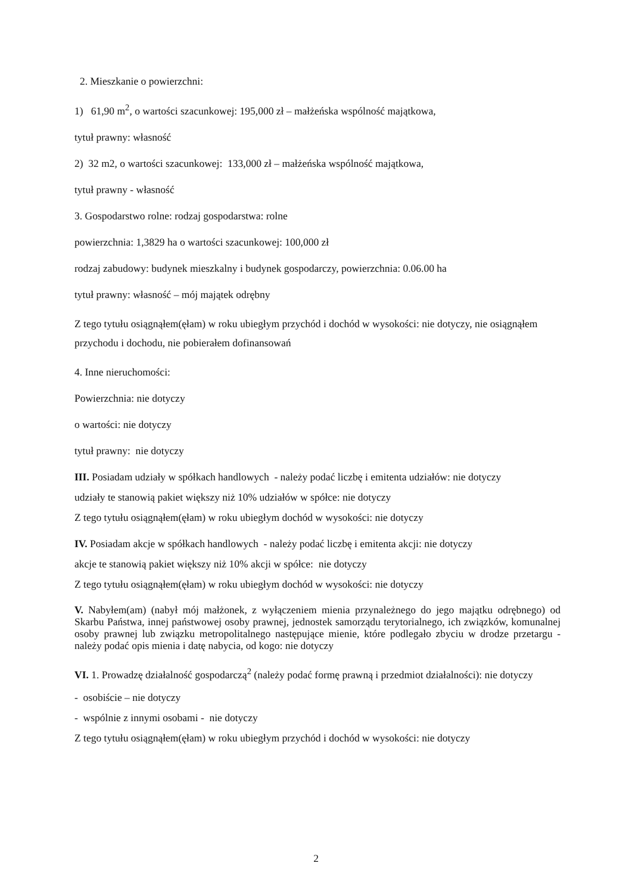2. Mieszkanie o powierzchni:
1) 61,90 m<sup>2</sup>, o wartości szacunkowej: 195,000 zł – małżeńska wspólność majątkowa,
tytuł prawny: własność
2) 32 m2, o wartości szacunkowej: 133,000 zł – małżeńska wspólność majątkowa,
tytuł prawny - własność
3. Gospodarstwo rolne: rodzaj gospodarstwa: rolne
powierzchnia: 1,3829 ha o wartości szacunkowej: 100,000 zł
rodzaj zabudowy: budynek mieszkalny i budynek gospodarczy, powierzchnia: 0.06.00 ha
tytuł prawny: własność – mój majątek odrębny
Z tego tytułu osiągnąłem(ęłam) w roku ubiegłym przychód i dochód w wysokości: nie dotyczy, nie osiągnąłem przychodu i dochodu, nie pobierałem dofinansowań
4. Inne nieruchomości:
Powierzchnia: nie dotyczy
o wartości: nie dotyczy
tytuł prawny: nie dotyczy
III. Posiadam udziały w spółkach handlowych - należy podać liczbę i emitenta udziałów: nie dotyczy
udziały te stanowią pakiet większy niż 10% udziałów w spółce: nie dotyczy
Z tego tytułu osiągnąłem(ęłam) w roku ubiegłym dochód w wysokości: nie dotyczy
IV. Posiadam akcje w spółkach handlowych - należy podać liczbę i emitenta akcji: nie dotyczy
akcje te stanowią pakiet większy niż 10% akcji w spółce: nie dotyczy
Z tego tytułu osiągnąłem(ęłam) w roku ubiegłym dochód w wysokości: nie dotyczy
V. Nabyłem(am) (nabył mój małżonek, z wyłączeniem mienia przynależnego do jego majątku odrębnego) od Skarbu Państwa, innej państwowej osoby prawnej, jednostek samorządu terytorialnego, ich związków, komunalnej osoby prawnej lub związku metropolitalnego następujące mienie, które podlegało zbyciu w drodze przetargu - należy podać opis mienia i datę nabycia, od kogo: nie dotyczy
VI. 1. Prowadzę działalność gospodarczą<sup>2</sup> (należy podać formę prawną i przedmiot działalności): nie dotyczy
- osobiście – nie dotyczy
- wspólnie z innymi osobami - nie dotyczy
Z tego tytułu osiągnąłem(ęłam) w roku ubiegłym przychód i dochód w wysokości: nie dotyczy
2